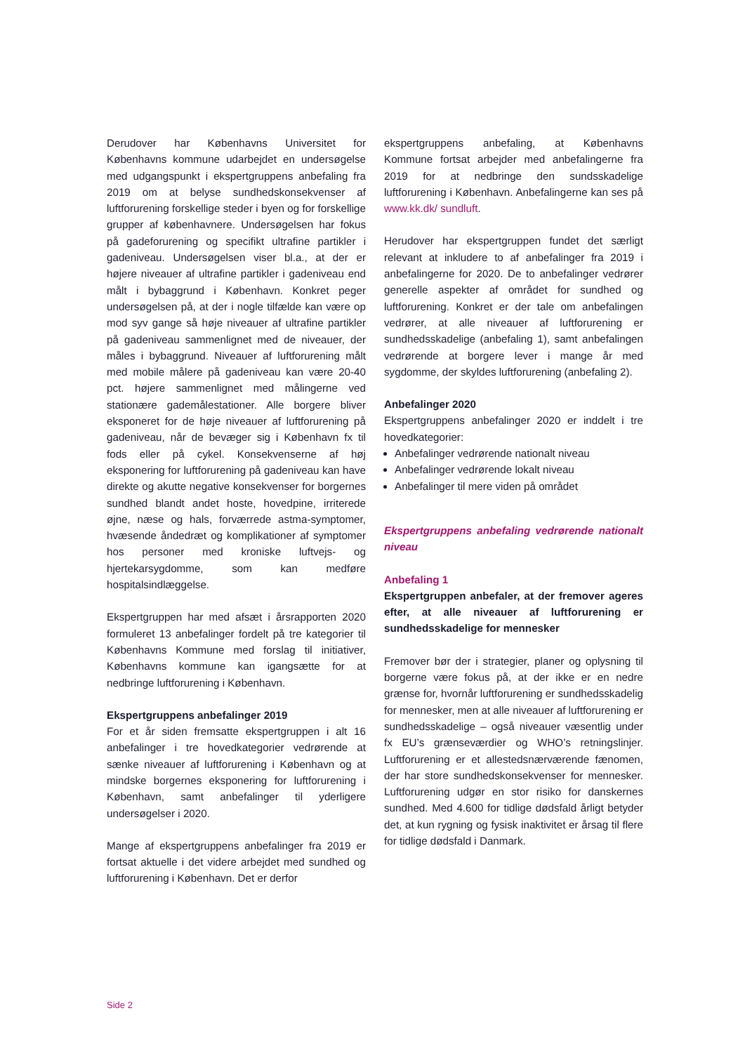Derudover har Københavns Universitet for Københavns kommune udarbejdet en undersøgelse med udgangspunkt i ekspertgruppens anbefaling fra 2019 om at belyse sundhedskonsekvenser af luftforurening forskellige steder i byen og for forskellige grupper af københavnere. Undersøgelsen har fokus på gadeforurening og specifikt ultrafine partikler i gadeniveau. Undersøgelsen viser bl.a., at der er højere niveauer af ultrafine partikler i gadeniveau end målt i bybaggrund i København. Konkret peger undersøgelsen på, at der i nogle tilfælde kan være op mod syv gange så høje niveauer af ultrafine partikler på gadeniveau sammenlignet med de niveauer, der måles i bybaggrund. Niveauer af luftforurening målt med mobile målere på gadeniveau kan være 20-40 pct. højere sammenlignet med målingerne ved stationære gademålestationer. Alle borgere bliver eksponeret for de høje niveauer af luftforurening på gadeniveau, når de bevæger sig i København fx til fods eller på cykel. Konsekvenserne af høj eksponering for luftforurening på gadeniveau kan have direkte og akutte negative konsekvenser for borgernes sundhed blandt andet hoste, hovedpine, irriterede øjne, næse og hals, forværrede astma-symptomer, hvæsende åndedræt og komplikationer af symptomer hos personer med kroniske luftvejs- og hjertekarsygdomme, som kan medføre hospitalsindlæggelse.
Ekspertgruppen har med afsæt i årsrapporten 2020 formuleret 13 anbefalinger fordelt på tre kategorier til Københavns Kommune med forslag til initiativer, Københavns kommune kan igangsætte for at nedbringe luftforurening i København.
Ekspertgruppens anbefalinger 2019
For et år siden fremsatte ekspertgruppen i alt 16 anbefalinger i tre hovedkategorier vedrørende at sænke niveauer af luftforurening i København og at mindske borgernes eksponering for luftforurening i København, samt anbefalinger til yderligere undersøgelser i 2020.
Mange af ekspertgruppens anbefalinger fra 2019 er fortsat aktuelle i det videre arbejdet med sundhed og luftforurening i København. Det er derfor
ekspertgruppens anbefaling, at Københavns Kommune fortsat arbejder med anbefalingerne fra 2019 for at nedbringe den sundsskadelige luftforurening i København. Anbefalingerne kan ses på www.kk.dk/ sundluft.
Herudover har ekspertgruppen fundet det særligt relevant at inkludere to af anbefalinger fra 2019 i anbefalingerne for 2020. De to anbefalinger vedrører generelle aspekter af området for sundhed og luftforurening. Konkret er der tale om anbefalingen vedrører, at alle niveauer af luftforurening er sundhedsskadelige (anbefaling 1), samt anbefalingen vedrørende at borgere lever i mange år med sygdomme, der skyldes luftforurening (anbefaling 2).
Anbefalinger 2020
Ekspertgruppens anbefalinger 2020 er inddelt i tre hovedkategorier:
Anbefalinger vedrørende nationalt niveau
Anbefalinger vedrørende lokalt niveau
Anbefalinger til mere viden på området
Ekspertgruppens anbefaling vedrørende nationalt niveau
Anbefaling 1
Ekspertgruppen anbefaler, at der fremover ageres efter, at alle niveauer af luftforurening er sundhedsskadelige for mennesker
Fremover bør der i strategier, planer og oplysning til borgerne være fokus på, at der ikke er en nedre grænse for, hvornår luftforurening er sundhedsskadelig for mennesker, men at alle niveauer af luftforurening er sundhedsskadelige – også niveauer væsentlig under fx EU’s grænseværdier og WHO’s retningslinjer. Luftforurening er et allestedsnærværende fænomen, der har store sundhedskonsekvenser for mennesker. Luftforurening udgør en stor risiko for danskernes sundhed. Med 4.600 for tidlige dødsfald årligt betyder det, at kun rygning og fysisk inaktivitet er årsag til flere for tidlige dødsfald i Danmark.
Side 2